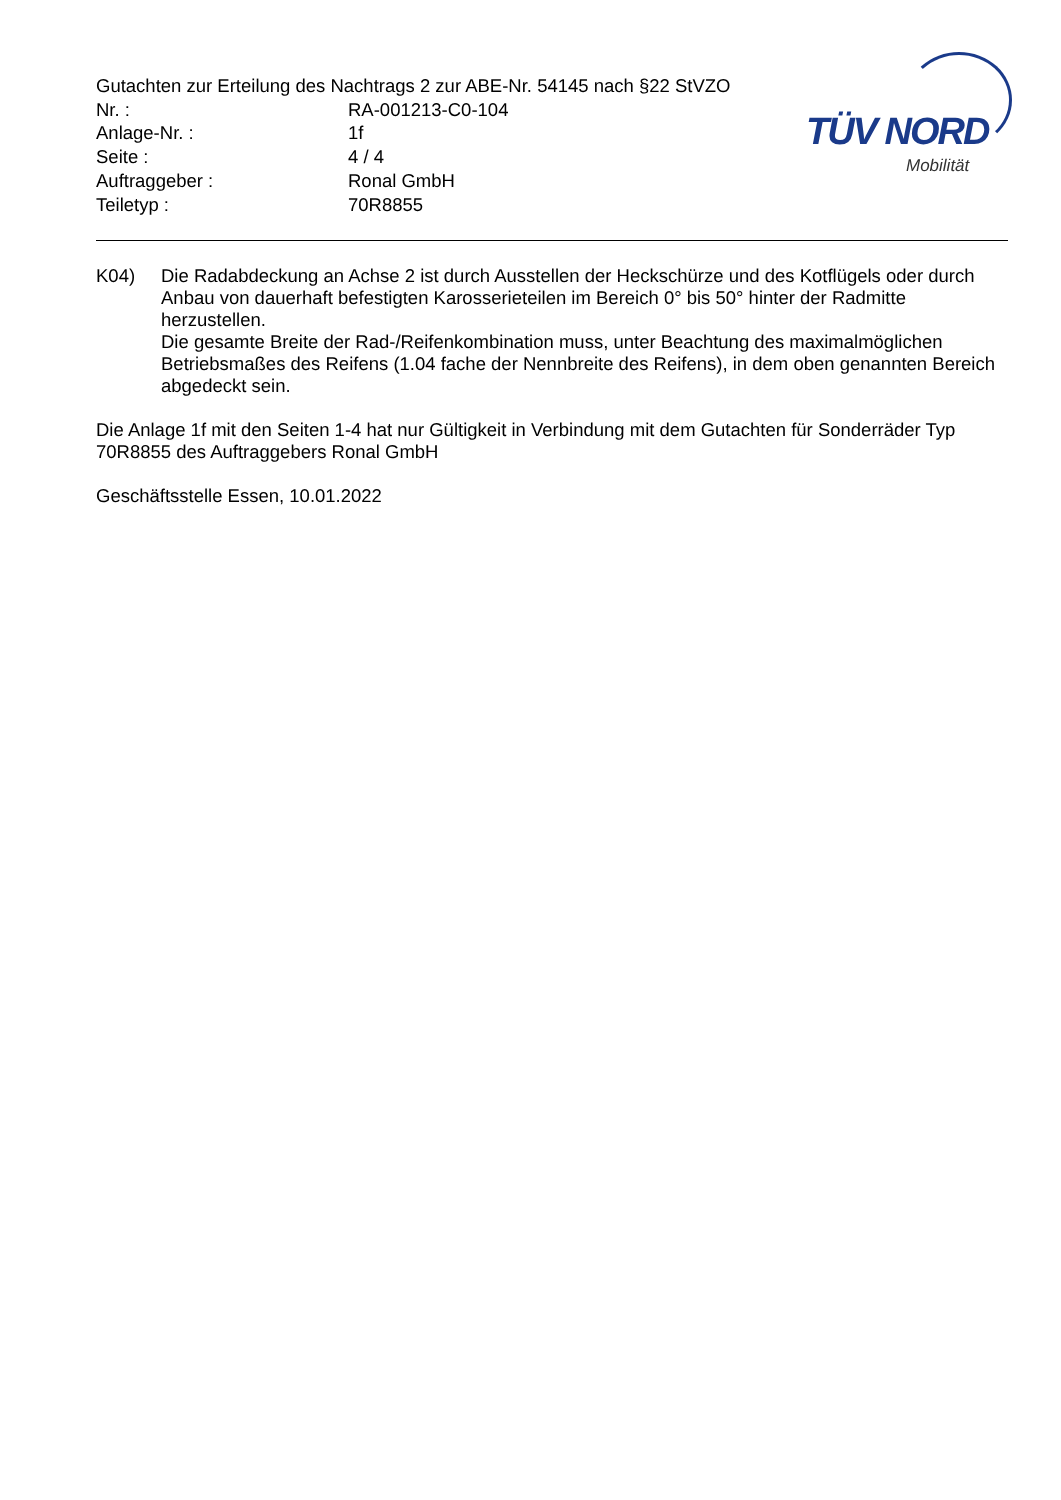TÜV NORD
Mobilität
Gutachten zur Erteilung des Nachtrags 2 zur ABE-Nr. 54145 nach §22 StVZO
Nr. : RA-001213-C0-104
Anlage-Nr. : 1f
Seite : 4 / 4
Auftraggeber : Ronal GmbH
Teiletyp : 70R8855
K04) Die Radabdeckung an Achse 2 ist durch Ausstellen der Heckschürze und des Kotflügels oder durch Anbau von dauerhaft befestigten Karosserieteilen im Bereich 0° bis 50° hinter der Radmitte herzustellen.
Die gesamte Breite der Rad-/Reifenkombination muss, unter Beachtung des maximalmöglichen Betriebsmaßes des Reifens (1.04 fache der Nennbreite des Reifens), in dem oben genannten Bereich abgedeckt sein.
Die Anlage 1f mit den Seiten 1-4 hat nur Gültigkeit in Verbindung mit dem Gutachten für Sonderräder Typ 70R8855 des Auftraggebers Ronal GmbH
Geschäftsstelle Essen, 10.01.2022